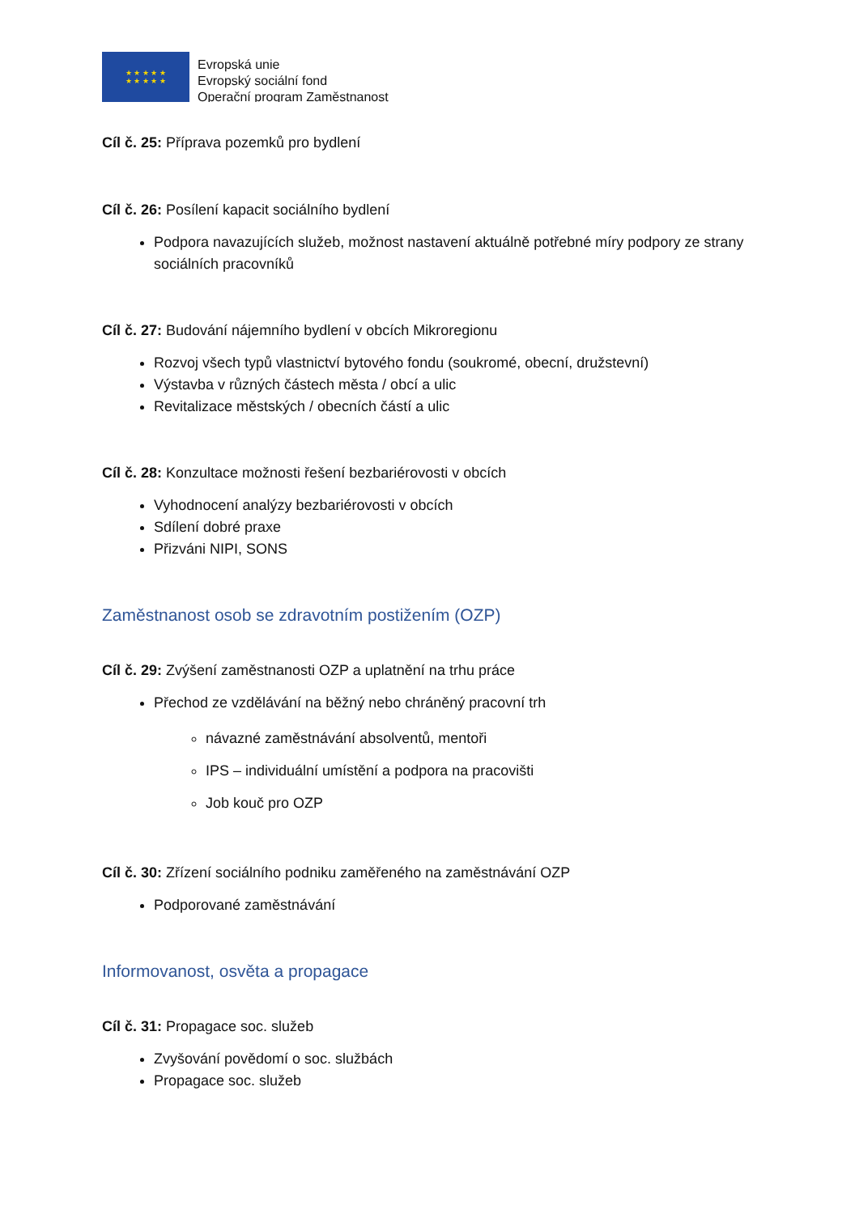★ ★ ★ ★ ★
★ ★ ★ ★ ★
Evropská unie
Evropský sociální fond
Operační program Zaměstnanost
Cíl č. 25: Příprava pozemků pro bydlení
Cíl č. 26: Posílení kapacit sociálního bydlení
Podpora navazujících služeb, možnost nastavení aktuálně potřebné míry podpory ze strany sociálních pracovníků
Cíl č. 27: Budování nájemního bydlení v obcích Mikroregionu
Rozvoj všech typů vlastnictví bytového fondu (soukromé, obecní, družstevní)
Výstavba v různých částech města / obcí a ulic
Revitalizace městských / obecních částí a ulic
Cíl č. 28: Konzultace možnosti řešení bezbariérovosti v obcích
Vyhodnocení analýzy bezbariérovosti v obcích
Sdílení dobré praxe
Přizváni NIPI, SONS
Zaměstnanost osob se zdravotním postižením (OZP)
Cíl č. 29: Zvýšení zaměstnanosti OZP a uplatnění na trhu práce
Přechod ze vzdělávání na běžný nebo chráněný pracovní trh
návazné zaměstnávání absolventů, mentoři
IPS – individuální umístění a podpora na pracovišti
Job kouč pro OZP
Cíl č. 30: Zřízení sociálního podniku zaměřeného na zaměstnávání OZP
Podporované zaměstnávání
Informovanost, osvěta a propagace
Cíl č. 31: Propagace soc. služeb
Zvyšování povědomí o soc. službách
Propagace soc. služeb